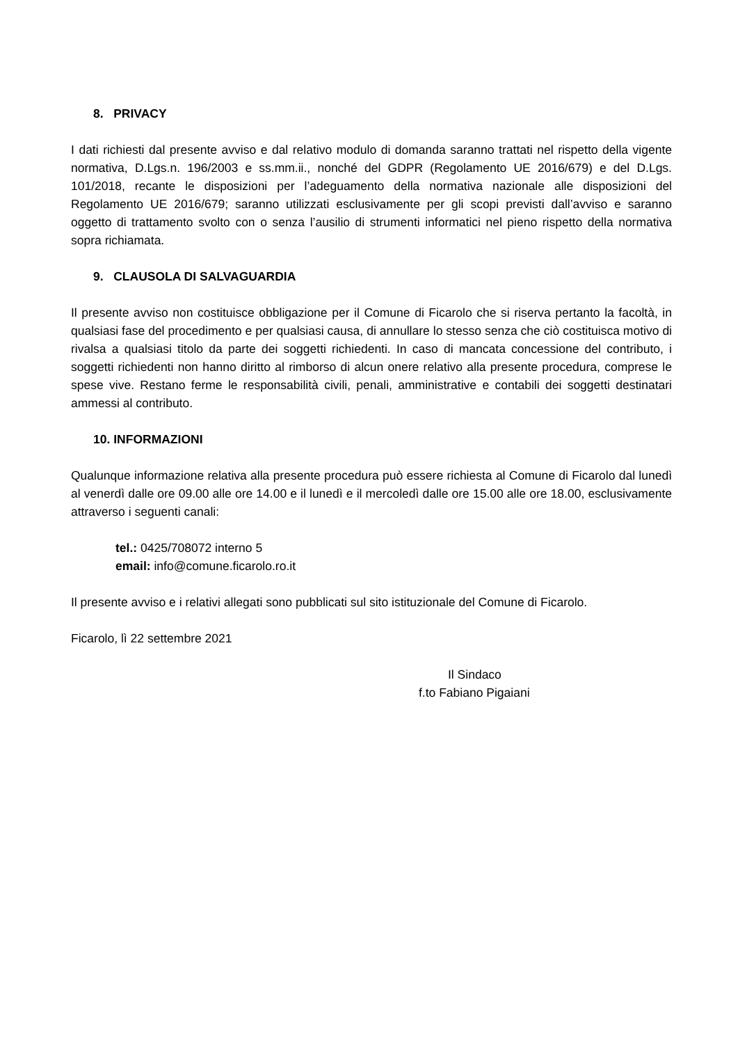8. PRIVACY
I dati richiesti dal presente avviso e dal relativo modulo di domanda saranno trattati nel rispetto della vigente normativa, D.Lgs.n. 196/2003 e ss.mm.ii., nonché del GDPR (Regolamento UE 2016/679) e del D.Lgs. 101/2018, recante le disposizioni per l’adeguamento della normativa nazionale alle disposizioni del Regolamento UE 2016/679; saranno utilizzati esclusivamente per gli scopi previsti dall’avviso e saranno oggetto di trattamento svolto con o senza l’ausilio di strumenti informatici nel pieno rispetto della normativa sopra richiamata.
9. CLAUSOLA DI SALVAGUARDIA
Il presente avviso non costituisce obbligazione per il Comune di Ficarolo che si riserva pertanto la facoltà, in qualsiasi fase del procedimento e per qualsiasi causa, di annullare lo stesso senza che ciò costituisca motivo di rivalsa a qualsiasi titolo da parte dei soggetti richiedenti. In caso di mancata concessione del contributo, i soggetti richiedenti non hanno diritto al rimborso di alcun onere relativo alla presente procedura, comprese le spese vive. Restano ferme le responsabilità civili, penali, amministrative e contabili dei soggetti destinatari ammessi al contributo.
10. INFORMAZIONI
Qualunque informazione relativa alla presente procedura può essere richiesta al Comune di Ficarolo dal lunedì al venerdì dalle ore 09.00 alle ore 14.00 e il lunedì e il mercoledì dalle ore 15.00 alle ore 18.00, esclusivamente attraverso i seguenti canali:
tel.: 0425/708072 interno 5
email: info@comune.ficarolo.ro.it
Il presente avviso e i relativi allegati sono pubblicati sul sito istituzionale del Comune di Ficarolo.
Ficarolo, lì 22 settembre 2021
Il Sindaco
f.to Fabiano Pigaiani